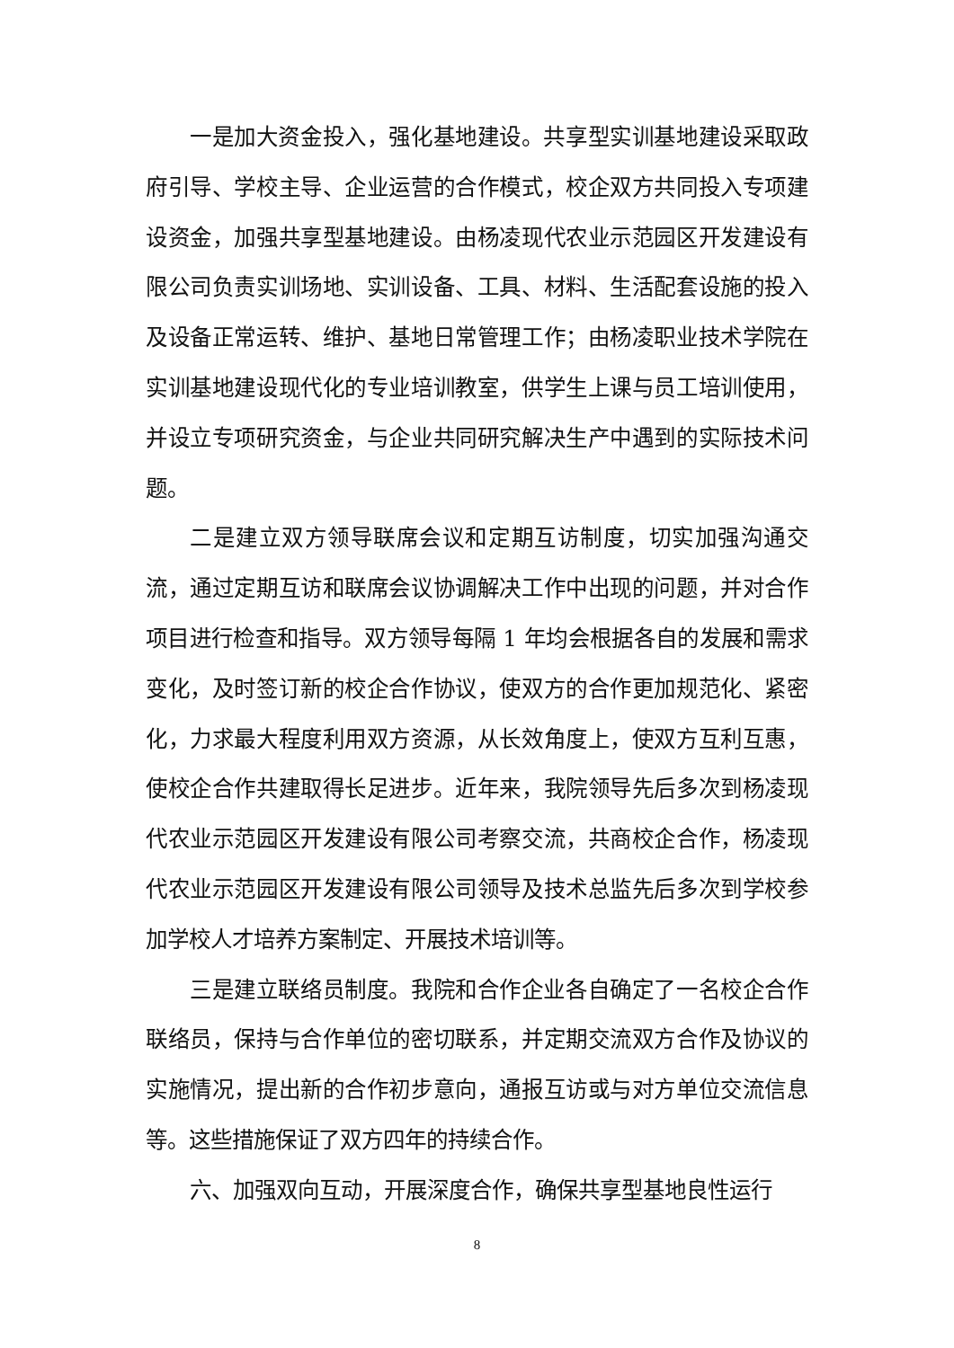一是加大资金投入，强化基地建设。共享型实训基地建设采取政府引导、学校主导、企业运营的合作模式，校企双方共同投入专项建设资金，加强共享型基地建设。由杨凌现代农业示范园区开发建设有限公司负责实训场地、实训设备、工具、材料、生活配套设施的投入及设备正常运转、维护、基地日常管理工作；由杨凌职业技术学院在实训基地建设现代化的专业培训教室，供学生上课与员工培训使用，并设立专项研究资金，与企业共同研究解决生产中遇到的实际技术问题。
二是建立双方领导联席会议和定期互访制度，切实加强沟通交流，通过定期互访和联席会议协调解决工作中出现的问题，并对合作项目进行检查和指导。双方领导每隔 1 年均会根据各自的发展和需求变化，及时签订新的校企合作协议，使双方的合作更加规范化、紧密化，力求最大程度利用双方资源，从长效角度上，使双方互利互惠，使校企合作共建取得长足进步。近年来，我院领导先后多次到杨凌现代农业示范园区开发建设有限公司考察交流，共商校企合作，杨凌现代农业示范园区开发建设有限公司领导及技术总监先后多次到学校参加学校人才培养方案制定、开展技术培训等。
三是建立联络员制度。我院和合作企业各自确定了一名校企合作联络员，保持与合作单位的密切联系，并定期交流双方合作及协议的实施情况，提出新的合作初步意向，通报互访或与对方单位交流信息等。这些措施保证了双方四年的持续合作。
六、加强双向互动，开展深度合作，确保共享型基地良性运行
8